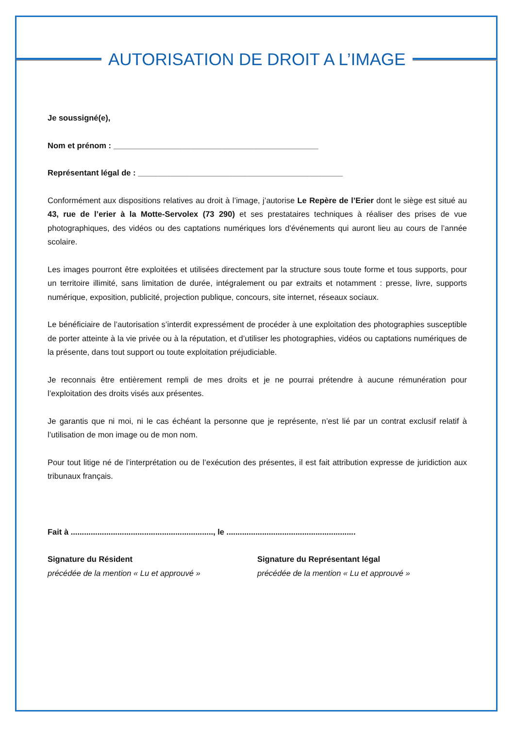AUTORISATION DE DROIT A L’IMAGE
Je soussigné(e),
Nom et prénom : ______________________________________________
Représentant légal de : ______________________________________________
Conformément aux dispositions relatives au droit à l’image, j’autorise Le Repère de l’Erier dont le siège est situé au 43, rue de l’erier à la Motte-Servolex (73 290) et ses prestataires techniques à réaliser des prises de vue photographiques, des vidéos ou des captations numériques lors d'événements qui auront lieu au cours de l’année scolaire.
Les images pourront être exploitées et utilisées directement par la structure sous toute forme et tous supports, pour un territoire illimité, sans limitation de durée, intégralement ou par extraits et notamment : presse, livre, supports numérique, exposition, publicité, projection publique, concours, site internet, réseaux sociaux.
Le bénéficiaire de l’autorisation s’interdit expressément de procéder à une exploitation des photographies susceptible de porter atteinte à la vie privée ou à la réputation, et d’utiliser les photographies, vidéos ou captations numériques de la présente, dans tout support ou toute exploitation préjudiciable.
Je reconnais être entièrement rempli de mes droits et je ne pourrai prétendre à aucune rémunération pour l’exploitation des droits visés aux présentes.
Je garantis que ni moi, ni le cas échéant la personne que je représente, n’est lié par un contrat exclusif relatif à l’utilisation de mon image ou de mon nom.
Pour tout litige né de l’interprétation ou de l’exécution des présentes, il est fait attribution expresse de juridiction aux tribunaux français.
Fait à ................................................................, le ..........................................................
Signature du Résident
précédée de la mention « Lu et approuvé »
Signature du Représentant légal
précédée de la mention « Lu et approuvé »